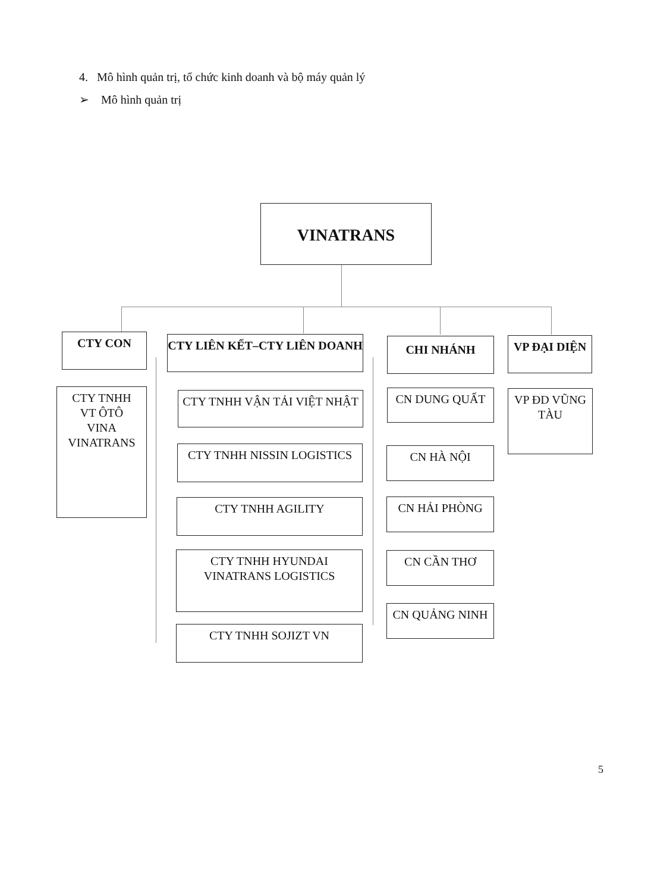4. Mô hình quản trị, tổ chức kinh doanh và bộ máy quản lý
➢ Mô hình quản trị
VINATRANS
CTY CON
CTY TNHH
VT ÔTÔ
VINA
VINATRANS
CTY LIÊN KẾT–CTY LIÊN DOANH
CTY TNHH VẬN TẢI VIỆT NHẬT
CTY TNHH NISSIN LOGISTICS
CTY TNHH AGILITY
CTY TNHH HYUNDAI VINATRANS LOGISTICS
CTY TNHH SOJIZT VN
CHI NHÁNH
CN DUNG QUẤT
CN HÀ NỘI
CN HẢI PHÒNG
CN CẦN THƠ
CN QUẢNG NINH
VP ĐẠI DIỆN
VP ĐD VŨNG TÀU
5